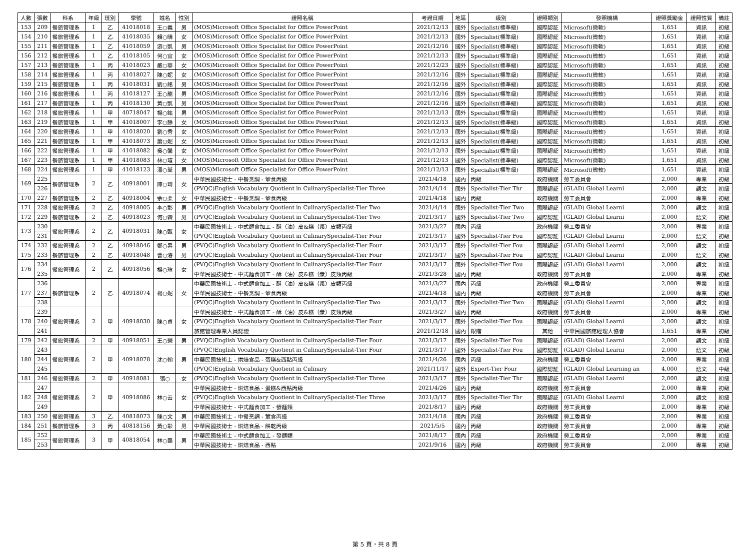| 人數 | 張數 | 科系 | 年級 | 班別 | 學號 | 姓名 | 性別 | 證照名稱 | 考證日期 | 地區 | 級別 | 證照類別 | 發照機構 | 證照獎勵金 | 證照性質 | 備註 |
| --- | --- | --- | --- | --- | --- | --- | --- | --- | --- | --- | --- | --- | --- | --- | --- | --- |
| 153 | 209 | 餐旅管理系 | 1 | 乙 | 41018018 | 王○義 | 男 | (MOS)Microsoft Office Specialist for Office PowerPoint | 2021/12/13 | 國外 | Specialist(標準級) | 國際認証 | Microsoft(微軟) | 1,651 | 資訊 | 初級 |
| 154 | 210 | 餐旅管理系 | 1 | 乙 | 41018035 | 賴○晴 | 女 | (MOS)Microsoft Office Specialist for Office PowerPoint | 2021/12/13 | 國外 | Specialist(標準級) | 國際認証 | Microsoft(微軟) | 1,651 | 資訊 | 初級 |
| 155 | 211 | 餐旅管理系 | 1 | 乙 | 41018059 | 游○凱 | 男 | (MOS)Microsoft Office Specialist for Office PowerPoint | 2021/12/16 | 國外 | Specialist(標準級) | 國際認証 | Microsoft(微軟) | 1,651 | 資訊 | 初級 |
| 156 | 212 | 餐旅管理系 | 1 | 乙 | 41018105 | 何○宜 | 女 | (MOS)Microsoft Office Specialist for Office PowerPoint | 2021/12/13 | 國外 | Specialist(標準級) | 國際認証 | Microsoft(微軟) | 1,651 | 資訊 | 初級 |
| 157 | 213 | 餐旅管理系 | 1 | 丙 | 41018023 | 嚴○華 | 女 | (MOS)Microsoft Office Specialist for Office PowerPoint | 2021/12/23 | 國外 | Specialist(標準級) | 國際認証 | Microsoft(微軟) | 1,651 | 資訊 | 初級 |
| 158 | 214 | 餐旅管理系 | 1 | 丙 | 41018027 | 陳○妮 | 女 | (MOS)Microsoft Office Specialist for Office PowerPoint | 2021/12/16 | 國外 | Specialist(標準級) | 國際認証 | Microsoft(微軟) | 1,651 | 資訊 | 初級 |
| 159 | 215 | 餐旅管理系 | 1 | 丙 | 41018031 | 劉○銘 | 男 | (MOS)Microsoft Office Specialist for Office PowerPoint | 2021/12/16 | 國外 | Specialist(標準級) | 國際認証 | Microsoft(微軟) | 1,651 | 資訊 | 初級 |
| 160 | 216 | 餐旅管理系 | 1 | 丙 | 41018127 | 王○龍 | 男 | (MOS)Microsoft Office Specialist for Office PowerPoint | 2021/12/16 | 國外 | Specialist(標準級) | 國際認証 | Microsoft(微軟) | 1,651 | 資訊 | 初級 |
| 161 | 217 | 餐旅管理系 | 1 | 丙 | 41018130 | 黃○凱 | 男 | (MOS)Microsoft Office Specialist for Office PowerPoint | 2021/12/16 | 國外 | Specialist(標準級) | 國際認証 | Microsoft(微軟) | 1,651 | 資訊 | 初級 |
| 162 | 218 | 餐旅管理系 | 1 | 甲 | 40718047 | 楊○銘 | 男 | (MOS)Microsoft Office Specialist for Office PowerPoint | 2021/12/13 | 國外 | Specialist(標準級) | 國際認証 | Microsoft(微軟) | 1,651 | 資訊 | 初級 |
| 163 | 219 | 餐旅管理系 | 1 | 甲 | 41018007 | 李○餘 | 女 | (MOS)Microsoft Office Specialist for Office PowerPoint | 2021/12/13 | 國外 | Specialist(標準級) | 國際認証 | Microsoft(微軟) | 1,651 | 資訊 | 初級 |
| 164 | 220 | 餐旅管理系 | 1 | 甲 | 41018020 | 劉○秀 | 女 | (MOS)Microsoft Office Specialist for Office PowerPoint | 2021/12/13 | 國外 | Specialist(標準級) | 國際認証 | Microsoft(微軟) | 1,651 | 資訊 | 初級 |
| 165 | 221 | 餐旅管理系 | 1 | 甲 | 41018073 | 蕭○妮 | 女 | (MOS)Microsoft Office Specialist for Office PowerPoint | 2021/12/13 | 國外 | Specialist(標準級) | 國際認証 | Microsoft(微軟) | 1,651 | 資訊 | 初級 |
| 166 | 222 | 餐旅管理系 | 1 | 甲 | 41018082 | 吳○馨 | 女 | (MOS)Microsoft Office Specialist for Office PowerPoint | 2021/12/13 | 國外 | Specialist(標準級) | 國際認証 | Microsoft(微軟) | 1,651 | 資訊 | 初級 |
| 167 | 223 | 餐旅管理系 | 1 | 甲 | 41018083 | 林○瑄 | 女 | (MOS)Microsoft Office Specialist for Office PowerPoint | 2021/12/13 | 國外 | Specialist(標準級) | 國際認証 | Microsoft(微軟) | 1,651 | 資訊 | 初級 |
| 168 | 224 | 餐旅管理系 | 1 | 甲 | 41018123 | 潘○荃 | 男 | (MOS)Microsoft Office Specialist for Office PowerPoint | 2021/12/13 | 國外 | Specialist(標準級) | 國際認証 | Microsoft(微軟) | 1,651 | 資訊 | 初級 |
| 169 | 225 | 餐旅管理系 | 2 | 乙 | 40918001 | 陳○琦 | 女 | 中華民國技術士 - 中餐烹調 - 葷食丙級 | 2021/4/18 | 國內 | 丙級 | 政府機關 | 勞工委員會 | 2,000 | 專業 | 初級 |
| | 226 | | | | | | | (PVQC)English Vocabulary Quotient in CulinarySpecialist-Tier Three | 2021/4/14 | 國外 | Specialist-Tier Thr | 國際認証 | (GLAD) Global Learni | 2,000 | 語文 | 初級 |
| 170 | 227 | 餐旅管理系 | 2 | 乙 | 40918004 | 余○柔 | 女 | 中華民國技術士 - 中餐烹調 - 葷食丙級 | 2021/4/18 | 國內 | 丙級 | 政府機關 | 勞工委員會 | 2,000 | 專業 | 初級 |
| 171 | 228 | 餐旅管理系 | 2 | 乙 | 40918005 | 李○彰 | 男 | (PVQC)English Vocabulary Quotient in CulinarySpecialist-Tier Two | 2021/4/14 | 國外 | Specialist-Tier Two | 國際認証 | (GLAD) Global Learni | 2,000 | 語文 | 初級 |
| 172 | 229 | 餐旅管理系 | 2 | 乙 | 40918023 | 何○霖 | 男 | (PVQC)English Vocabulary Quotient in CulinarySpecialist-Tier Two | 2021/3/17 | 國外 | Specialist-Tier Two | 國際認証 | (GLAD) Global Learni | 2,000 | 語文 | 初級 |
| 173 | 230 | 餐旅管理系 | 2 | 乙 | 40918031 | 陳○甄 | 女 | 中華民國技術士 - 中式麵食加工 - 酥（油）皮&糕（漿）皮類丙級 | 2021/3/27 | 國內 | 丙級 | 政府機關 | 勞工委員會 | 2,000 | 專業 | 初級 |
| | 231 | | | | | | | (PVQC)English Vocabulary Quotient in CulinarySpecialist-Tier Four | 2021/3/17 | 國外 | Specialist-Tier Fou | 國際認証 | (GLAD) Global Learni | 2,000 | 語文 | 初級 |
| 174 | 232 | 餐旅管理系 | 2 | 乙 | 40918046 | 鄭○昇 | 男 | (PVQC)English Vocabulary Quotient in CulinarySpecialist-Tier Four | 2021/3/17 | 國外 | Specialist-Tier Fou | 國際認証 | (GLAD) Global Learni | 2,000 | 語文 | 初級 |
| 175 | 233 | 餐旅管理系 | 2 | 乙 | 40918048 | 曹○濬 | 男 | (PVQC)English Vocabulary Quotient in CulinarySpecialist-Tier Four | 2021/3/17 | 國外 | Specialist-Tier Fou | 國際認証 | (GLAD) Global Learni | 2,000 | 語文 | 初級 |
| 176 | 234 | 餐旅管理系 | 2 | 乙 | 40918056 | 楊○瑄 | 女 | (PVQC)English Vocabulary Quotient in CulinarySpecialist-Tier Four | 2021/3/17 | 國外 | Specialist-Tier Fou | 國際認証 | (GLAD) Global Learni | 2,000 | 語文 | 初級 |
| | 235 | | | | | | | 中華民國技術士 - 中式麵食加工 - 酥（油）皮&糕（漿）皮類丙級 | 2021/3/28 | 國內 | 丙級 | 政府機關 | 勞工委員會 | 2,000 | 專業 | 初級 |
| 177 | 236 | 餐旅管理系 | 2 | 乙 | 40918074 | 楊○妮 | 女 | 中華民國技術士 - 中式麵食加工 - 酥（油）皮&糕（漿）皮類丙級 | 2021/3/27 | 國內 | 丙級 | 政府機關 | 勞工委員會 | 2,000 | 專業 | 初級 |
| | 237 | | | | | | | 中華民國技術士 - 中餐烹調 - 葷食丙級 | 2021/4/18 | 國內 | 丙級 | 政府機關 | 勞工委員會 | 2,000 | 專業 | 初級 |
| | 238 | | | | | | | (PVQC)English Vocabulary Quotient in CulinarySpecialist-Tier Two | 2021/3/17 | 國外 | Specialist-Tier Two | 國際認証 | (GLAD) Global Learni | 2,000 | 語文 | 初級 |
| 178 | 239 | 餐旅管理系 | 2 | 甲 | 40918030 | 陳○貞 | 女 | 中華民國技術士 - 中式麵食加工 - 酥（油）皮&糕（漿）皮類丙級 | 2021/3/27 | 國內 | 丙級 | 政府機關 | 勞工委員會 | 2,000 | 專業 | 初級 |
| | 240 | | | | | | | (PVQC)English Vocabulary Quotient in CulinarySpecialist-Tier Four | 2021/3/17 | 國外 | Specialist-Tier Fou | 國際認証 | (GLAD) Global Learni | 2,000 | 語文 | 初級 |
| | 241 | | | | | | | 旅館管理專業人員認證 | 2021/12/18 | 國內 | 銀階 | 其他 | 中華民國旅館經理人協會 | 1,651 | 專業 | 初級 |
| 179 | 242 | 餐旅管理系 | 2 | 甲 | 40918051 | 王○榮 | 男 | (PVQC)English Vocabulary Quotient in CulinarySpecialist-Tier Four | 2021/3/17 | 國外 | Specialist-Tier Fou | 國際認証 | (GLAD) Global Learni | 2,000 | 語文 | 初級 |
| 180 | 243 | 餐旅管理系 | 2 | 甲 | 40918078 | 沈○翰 | 男 | (PVQC)English Vocabulary Quotient in CulinarySpecialist-Tier Four | 2021/3/17 | 國外 | Specialist-Tier Fou | 國際認証 | (GLAD) Global Learni | 2,000 | 語文 | 初級 |
| | 244 | | | | | | | 中華民國技術士 - 烘焙食品 - 蛋糕&西點丙級 | 2021/4/26 | 國內 | 丙級 | 政府機關 | 勞工委員會 | 2,000 | 專業 | 初級 |
| | 245 | | | | | | | (PVQC)English Vocabulary Quotient in Culinary | 2021/11/17 | 國外 | Expert-Tier Four | 國際認証 | (GLAD) Global Learning an | 4,000 | 語文 | 中級 |
| 181 | 246 | 餐旅管理系 | 2 | 甲 | 40918081 | 張○ | 女 | (PVQC)English Vocabulary Quotient in CulinarySpecialist-Tier Three | 2021/3/17 | 國外 | Specialist-Tier Thr | 國際認証 | (GLAD) Global Learni | 2,000 | 語文 | 初級 |
| 182 | 247 | 餐旅管理系 | 2 | 甲 | 40918086 | 林○云 | 女 | 中華民國技術士 - 烘焙食品 - 蛋糕&西點丙級 | 2021/4/26 | 國內 | 丙級 | 政府機關 | 勞工委員會 | 2,000 | 專業 | 初級 |
| | 248 | | | | | | | (PVQC)English Vocabulary Quotient in CulinarySpecialist-Tier Three | 2021/3/17 | 國外 | Specialist-Tier Thr | 國際認証 | (GLAD) Global Learni | 2,000 | 語文 | 初級 |
| | 249 | | | | | | | 中華民國技術士 - 中式麵食加工 - 發麵類 | 2021/8/17 | 國內 | 丙級 | 政府機關 | 勞工委員會 | 2,000 | 專業 | 初級 |
| 183 | 250 | 餐旅管理系 | 3 | 乙 | 40818073 | 陳○文 | 男 | 中華民國技術士 - 中餐烹調 - 葷食丙級 | 2021/4/18 | 國內 | 丙級 | 政府機關 | 勞工委員會 | 2,000 | 專業 | 初級 |
| 184 | 251 | 餐旅管理系 | 3 | 丙 | 40818156 | 黃○彰 | 男 | 中華民國技術士 - 烘焙食品 - 餅乾丙級 | 2021/5/5 | 國內 | 丙級 | 政府機關 | 勞工委員會 | 2,000 | 專業 | 初級 |
| 185 | 252 | 餐旅管理系 | 3 | 甲 | 40818054 | 林○磊 | 男 | 中華民國技術士 - 中式麵食加工 - 發麵類 | 2021/8/17 | 國內 | 丙級 | 政府機關 | 勞工委員會 | 2,000 | 專業 | 初級 |
| | 253 | | | | | | | 中華民國技術士 - 烘焙食品 - 西點 | 2021/9/16 | 國內 | 丙級 | 政府機關 | 勞工委員會 | 2,000 | 專業 | 初級 |
第 5 頁，共 8 頁